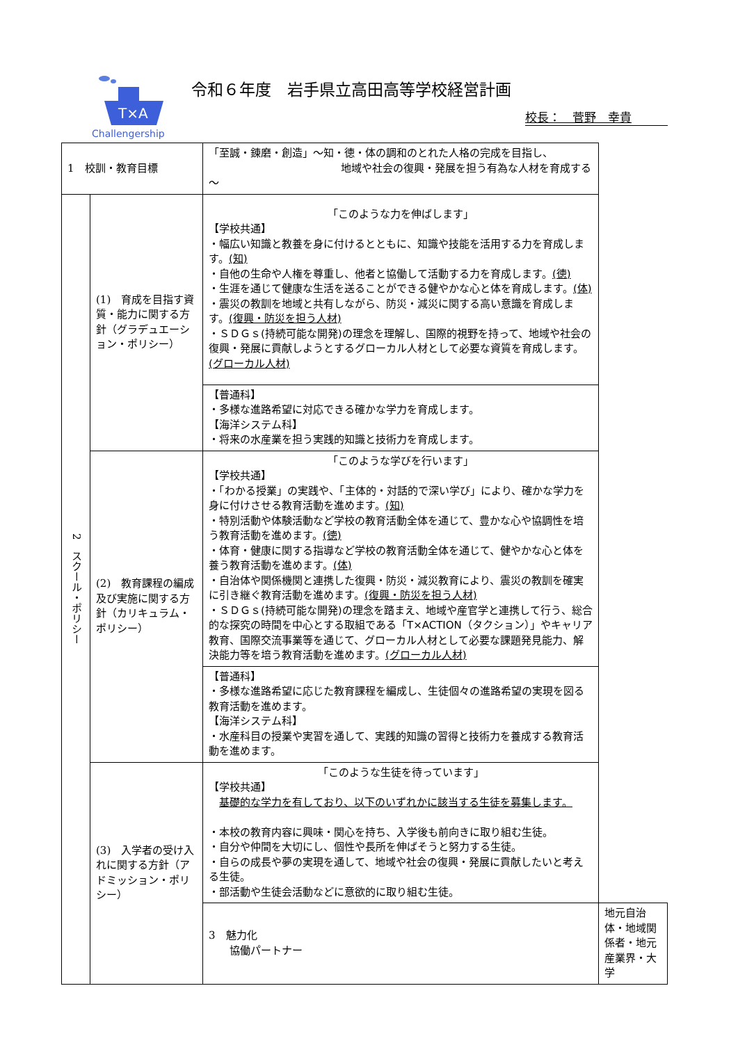T×A
Challengership
令和６年度　岩手県立高田高等学校経営計画
校長：　菅野　幸貴
| 1 校訓・教育目標 | | 「至誠・錬磨・創造」～知・徳・体の調和のとれた人格の完成を目指し、 地域や社会の復興・発展を担う有為な人材を育成する～ | |
| 2 スクール・ポリシー | (1) 育成を目指す資質・能力に関する方針（グラデュエーション・ポリシー） | 「このような力を伸ばします」 【学校共通】 ・幅広い知識と教養を身に付けるとともに、知識や技能を活用する力を育成します。 (知) ・自他の生命や人権を尊重し、他者と協働して活動する力を育成します。 (徳) ・生涯を通じて健康な生活を送ることができる健やかな心と体を育成します。 (体) ・震災の教訓を地域と共有しながら、防災・減災に関する高い意識を育成します。 (復興・防災を担う人材) ・ＳＤＧｓ(持続可能な開発)の理念を理解し、国際的視野を持って、地域や社会の復興・発展に貢献しようとするグローカル人材として必要な資質を育成します。 (グローカル人材) | |
| | | 【普通科】 ・多様な進路希望に対応できる確かな学力を育成します。 【海洋システム科】 ・将来の水産業を担う実践的知識と技術力を育成します。 | |
| | (2) 教育課程の編成及び実施に関する方針（カリキュラム・ポリシー） | 「このような学びを行います」 【学校共通】 ・「わかる授業」の実践や、「主体的・対話的で深い学び」により、確かな学力を身に付けさせる教育活動を進めます。 (知) ・特別活動や体験活動など学校の教育活動全体を通じて、豊かな心や協調性を培う教育活動を進めます。 (徳) ・体育・健康に関する指導など学校の教育活動全体を通じて、健やかな心と体を養う教育活動を進めます。 (体) ・自治体や関係機関と連携した復興・防災・減災教育により、震災の教訓を確実に引き継ぐ教育活動を進めます。 (復興・防災を担う人材) ・ＳＤＧｓ(持続可能な開発)の理念を踏まえ、地域や産官学と連携して行う、総合的な探究の時間を中心とする取組である「T×ACTION（タクション）」やキャリア教育、国際交流事業等を通じて、グローカル人材として必要な課題発見能力、解決能力等を培う教育活動を進めます。 (グローカル人材) | |
| | | 【普通科】 ・多様な進路希望に応じた教育課程を編成し、生徒個々の進路希望の実現を図る教育活動を進めます。 【海洋システム科】 ・水産科目の授業や実習を通して、実践的知識の習得と技術力を養成する教育活動を進めます。 | |
| | (3) 入学者の受け入れに関する方針（アドミッション・ポリシー） | 「このような生徒を待っています」 【学校共通】 基礎的な学力を有しており、以下のいずれかに該当する生徒を募集します。 ・本校の教育内容に興味・関心を持ち、入学後も前向きに取り組む生徒。 ・自分や仲間を大切にし、個性や長所を伸ばそうと努力する生徒。 ・自らの成長や夢の実現を通して、地域や社会の復興・発展に貢献したいと考える生徒。 ・部活動や生徒会活動などに意欲的に取り組む生徒。 | |
| | | 3 魅力化 協働パートナー | 地元自治体・地域関係者・地元産業界・大学 |